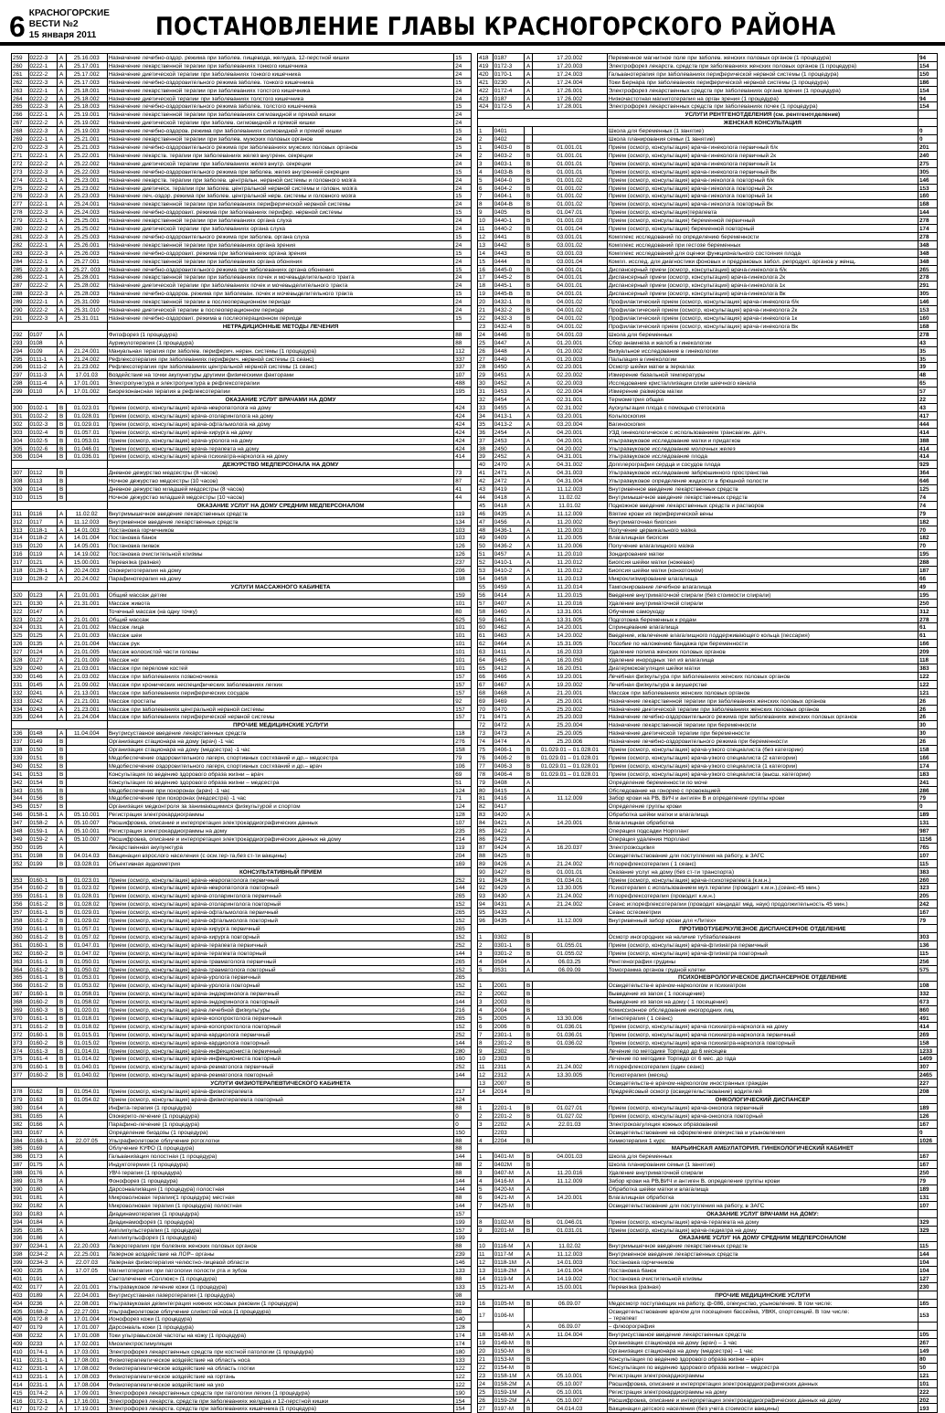6
КРАСНОГОРСКИЕ ВЕСТИ №2
15 января 2011
ПОСТАНОВЛЕНИЕ ГЛАВЫ КРАСНОГОРСКОГО РАЙОНА
| 259 | 0222-3 | A | 25.16.003 | Назначение лечебно-оздор. режима при заболев. пищевода, желудка, 12-перстной кишки | 15 |
| 260 | 0222-1 | A | 25.17.001 | Назначение лекарственной терапии при заболеваниях тонкого кишечника | 24 |
| 261 | 0222-2 | A | 25.17.002 | Назначение диетической терапии при заболеваниях тонкого кишечника | 24 |
| 262 | 0222-3 | A | 25.17.003 | Назначение лечебно-оздоровительного режима заболев. тонкого кишечника | 15 |
| 263 | 0222-1 | A | 25.18.001 | Назначение лекарственной терапии при заболеваниях толстого кишечника | 24 |
| 264 | 0222-2 | A | 25.18.002 | Назначение диетической терапии при заболеваниях толстого кишечника | 24 |
| 265 | 0222-3 | A | 25.18.003 | Назначение лечебно-оздоровительного режима заболев. толстого кишечника | 15 |
| 266 | 0222-1 | A | 25.19.001 | Назначение лекарственной терапии при заболеваниях сигмовидной и прямой кишки | 24 |
| 267 | 0222-2 | A | 25.19.002 | Назначение диетической терапии при заболев. сигмовидной и прямой кишки | 24 |
| 268 | 0222-3 | A | 25.19.003 | Назначение лечебно-оздоров. режима при заболеваниях сигмовидной и прямой кишки | 15 |
| 269 | 0222-1 | A | 25.21.001 | Назначение лекарственной терапии при заболев. мужских половых органов | 24 |
| 270 | 0222-3 | A | 25.21.003 | Назначение лечебно-оздоровительного режима при заболеваниях мужских половых органов | 15 |
| 271 | 0222-1 | A | 25.22.001 | Назначение лекарств. терапии при заболеваниях желез внутренн. секреции | 24 |
| 272 | 0222-2 | A | 25.22.002 | Назначение диетической терапии при заболеваниях желез внутр. секреции | 24 |
| 273 | 0222-3 | A | 25.22.003 | Назначение лечебно-оздоровительного режима при заболев. желез внутренней секреции | 15 |
| 274 | 0222-1 | A | 25.23.001 | Назначение лекарств. терапии при заболев. центральн. нервной системы и головного мозга | 24 |
| 275 | 0222-2 | A | 25.23.002 | Назначение диетическ. терапии при заболев. центральной нервной системы и головн. мозга | 24 |
| 276 | 0222-3 | A | 25.23.003 | Назначение леч.-оздор. режима при заболев. центральной нерв. системы и головного мозга | 15 |
| 277 | 0222-1 | A | 25.24.001 | Назначение лекарственной терапии при заболеваниях периферической нервной системы | 24 |
| 278 | 0222-3 | A | 25.24.003 | Назначение лечебно-оздоровит. режима при заболеваниях перифер. нервной системы | 15 |
| 279 | 0222-1 | A | 25.25.001 | Назначение лекарственной терапии при заболеваниях органа слуха | 24 |
| 280 | 0222-2 | A | 25.25.002 | Назначение диетической терапии при заболеваниях органа слуха | 24 |
| 281 | 0222-3 | A | 25.25.003 | Назначение лечебно-оздоровительного режима при заболев. органа слуха | 15 |
| 282 | 0222-1 | A | 25.26.001 | Назначение лекарственной терапии при заболеваниях органа зрения | 24 |
| 283 | 0222-3 | A | 25.26.003 | Назначение лечебно-оздоровит. режима при заболеваниях органа зрения | 15 |
| 284 | 0222-1 | A | 25.27.001 | Назначение лекарственной терапии при заболеваниях органа обоняния | 24 |
| 285 | 0222-3 | A | 25.27. 003 | Назначение лечебно-оздоровительного режима при заболеваниях органа обоняния | 15 |
| 286 | 0222-1 | A | 25.28.001 | Назначение лекарственной терапии при заболеваниях почек и мочевыделительного тракта | 24 |
| 287 | 0222-2 | A | 25.28.002 | Назначение диетической терапии при заболеваниях почек и мочевыделительного тракта | 24 |
| 288 | 0222-3 | A | 25.28.003 | Назначение лечебно-оздоров. режима при заболеван. почек и мочевыделительного тракта | 15 |
| 289 | 0222-1 | A | 25.31.009 | Назначение лекарственной терапии в послеоперационном периоде | 24 |
| 290 | 0222-2 | A | 25.31.010 | Назначение диетической терапии в послеоперационном периоде | 24 |
| 291 | 0222-3 | A | 25.31.011 | Назначение лечебно-оздоровит. режима в послеоперационном периоде | 15 |
| | | | | НЕТРАДИЦИОННЫЕ МЕТОДЫ ЛЕЧЕНИЯ | |
| 292 | 0107 | A | | Фитофорез (1 процедура) | 88 |
| 293 | 0108 | A | | Аурикулотерапия (1 процедура) | 88 |
| 294 | 0109 | A | 21.24.001 | Мануальная терапия при заболев. периферич. нервн. системы (1 процедура) | 112 |
| 295 | 0111-1 | A | 21.24.002 | Рефлексотерапия при заболеваниях периферич. нервной системы (1 сеанс) | 337 |
| 296 | 0111-2 | A | 21.23.002 | Рефлексотерапия при заболеваниях центральной нервной системы (1 сеанс) | 337 |
| 297 | 0111-3 | A | 17.01.03 | Воздействие на точки акупунктуры другими физическими факторами | 107 |
| 298 | 0111-4 | A | 17.01.001 | Электропунктура и электропунктура в рефлексотерапии | 488 |
| 299 | 0110 | A | 17.01.002 | Биорезонансная терапия в рефлексотерапии | 195 |
| | | | | ОКАЗАНИЕ УСЛУГ ВРАЧАМИ НА ДОМУ | |
| 300 | 0102-1 | B | 01.023.01 | Прием (осмотр, консультация) врача-невропатолога на дому | 424 |
| 301 | 0102-2 | B | 01.028.01 | Прием (осмотр, консультация) врача-отоларинголога на дому | 424 |
| 302 | 0102-3 | B | 01.029.01 | Прием (осмотр, консультация) врача-офтальмолога на дому | 424 |
| 303 | 0102-4 | B | 01.057.01 | Прием (осмотр, консультация) врача-хирурга на дому | 424 |
| 304 | 0102-5 | B | 01.053.01 | Прием (осмотр, консультация) врача-уролога на дому | 424 |
| 305 | 0102-6 | B | 01.046.01 | Прием (осмотр, консультация) врача-терапевта на дому | 424 |
| 306 | 0104 | B | 01.036.01 | Прием (осмотр, консультация) врача психиатра-нарколога на дому | 414 |
| | | | | ДЕЖУРСТВО МЕДПЕРСОНАЛА НА ДОМУ | |
| 307 | 0112 | B | | Дневное дежурство медсестры (8 часов) | 73 |
| 308 | 0113 | B | | Ночное дежурство медсестры (10 часов) | 87 |
| 309 | 0114 | B | | Дневное дежурство младшей медсестры (8 часов) | 41 |
| 310 | 0115 | B | | Ночное дежурство младшей медсестры (10 часов) | 44 |
| | | | | ОКАЗАНИЕ УСЛУГ НА ДОМУ СРЕДНИМ МЕДПЕРСОНАЛОМ | |
| 311 | 0116 | A | 11.02.02 | Внутримышечное введение лекарственных средств | 119 |
| 312 | 0117 | A | 11.12.003 | Внутривенное введение лекарственных средств | 134 |
| 313 | 0118-1 | A | 14.01.003 | Постановка горчичников | 103 |
| 314 | 0118-2 | A | 14.01.004 | Постановка банок | 103 |
| 315 | 0120 | A | 14.05.001 | Постановка пиявок | 126 |
| 316 | 0119 | A | 14.19.002 | Постановка очистительной клизмы | 126 |
| 317 | 0121 | A | 15.00.001 | Перевязка (разная) | 237 |
| 318 | 0128-1 | A | 20.24.003 | Озокеритотерапия на дому | 206 |
| 319 | 0128-2 | A | 20.24.002 | Парафинотерапия на дому | 198 |
| | | | | УСЛУГИ МАССАЖНОГО КАБИНЕТА | |
| 320 | 0123 | A | 21.01.001 | Общий массаж детям | 159 |
| 321 | 0130 | A | 21.31.001 | Массаж живота | 101 |
| 322 | 0147 | A | | Точечный массаж (на одну точку) | 80 |
| 323 | 0122 | A | 21.01.001 | Общий массаж | 625 |
| 324 | 0131 | A | 21.01.002 | Массаж лица | 101 |
| 325 | 0125 | A | 21.01.003 | Массаж шеи | 101 |
| 326 | 0135 | A | 21.01.004 | Массаж рук | 101 |
| 327 | 0124 | A | 21.01.005 | Массаж волосистой части головы | 101 |
| 328 | 0127 | A | 21.01.009 | Массаж ног | 101 |
| 329 | 0240 | A | 21.03.001 | Массаж при переломе костей | 101 |
| 330 | 0146 | A | 21.03.002 | Массаж при заболеваниях позвоночника | 157 |
| 331 | 0145 | A | 21.09.002 | Массаж при хронических неспецифических заболеваниях легких | 157 |
| 332 | 0241 | A | 21.13.001 | Массаж при заболеваниях периферических сосудов | 157 |
| 333 | 0242 | A | 21.21.001 | Массаж простаты | 92 |
| 334 | 0243 | A | 21.23.001 | Массаж при заболеваниях центральной нервной системы | 157 |
| 335 | 0244 | A | 21.24.004 | Массаж при заболеваниях периферической нервной системы | 157 |
| | | | | ПРОЧИЕ МЕДИЦИНСКИЕ УСЛУГИ | |
| 336 | 0148 | A | 11.04.004 | Внутрисуставное введение лекарственных средств | 118 |
| 337 | 0149 | B | | Организация стационара на дому (врач) -1 час | 276 |
| 338 | 0150 | B | | Организация стационара на дому (медсестра) -1 час | 158 |
| 339 | 0151 | B | | Медобеспечение оздоровительного лагеря, спортивных состязаний и др.– медсестра | 79 |
| 340 | 0152 | B | | Медобеспечение оздоровительного лагеря, спортивных состязаний и др.– врач | 106 |
| 341 | 0153 | B | | Консультация по ведению здорового образа жизни – врач | 69 |
| 342 | 0154 | B | | Консультация по ведению здорового образа жизни – медсестра | 51 |
| 343 | 0155 | B | | Медобеспечение при похоронах (врач) -1 час | 124 |
| 344 | 0156 | B | | Медобеспечение при похоронах (медсестра) -1 час | 71 |
| 345 | 0157 | B | | Организация медконтроля за занимающимися физкультурой и спортом | 124 |
| 346 | 0158-1 | A | 05.10.001 | Регистрация электрокардиограммы | 128 |
| 347 | 0158-2 | A | 05.10.007 | Расшифровка, описание и интерпретация электрокардиографических данных | 107 |
| 348 | 0159-1 | A | 05.10.001 | Регистрация электрокардиограммы на дому | 235 |
| 349 | 0159-2 | A | 05.10.007 | Расшифровка, описание и интерпретация электрокардиографических данных на дому | 214 |
| 350 | 0195 | A | | Лекарственная акупунктура | 119 |
| 351 | 0198 | B | 04.014.03 | Вакцинация взрослого населения (с осм.тер-та,без ст-ти вакцины) | 204 |
| 352 | 0199 | B | 03.028.01 | Объективная аудиометрия | 169 |
| | | | | КОНСУЛЬТАТИВНЫЙ ПРИЕМ | |
| 353 | 0160-1 | B | 01.023.01 | Прием (осмотр, консультация) врача-невропатолога первичный | 252 |
| 354 | 0160-2 | B | 01.023.02 | Прием (осмотр, консультация) врача-невропатолога повторный | 144 |
| 355 | 0161-1 | B | 01.028.01 | Прием (осмотр, консультация) врача-отоларинголога первичный | 265 |
| 356 | 0161-2 | B | 01.028.02 | Прием (осмотр, консультация) врача-отоларинголога повторный | 152 |
| 357 | 0161-1 | B | 01.029.01 | Прием (осмотр, консультация) врача-офтальмолога первичный | 265 |
| 358 | 0161-2 | B | 01.029.02 | Прием (осмотр, консультация) врача-офтальмолога повторный | 152 |
| 359 | 0161-1 | B | 01.057.01 | Прием (осмотр, консультация) врача-хирурга первичный | 265 |
| 360 | 0161-2 | B | 01.057.02 | Прием (осмотр, консультация) врача-хирурга повторный | 152 |
| 361 | 0160-1 | B | 01.047.01 | Прием (осмотр, консультация) врача-терапевта первичный | 252 |
| 362 | 0160-2 | B | 01.047.02 | Прием (осмотр, консультация) врача-терапевта повторный | 144 |
| 363 | 0161-1 | B | 01.050.01 | Прием (осмотр, консультация) врача-травматолога первичный | 265 |
| 364 | 0161-2 | B | 01.050.02 | Прием (осмотр, консультация) врача-травматолога повторный | 152 |
| 365 | 0161-1 | B | 01.053.01 | Прием (осмотр, консультация) врача-уролога первичный | 265 |
| 366 | 0161-2 | B | 01.053.02 | Прием (осмотр, консультация) врача-уролога повторный | 152 |
| 367 | 0160-1 | B | 01.058.01 | Прием (осмотр, консультация) врача-эндокринолога первичный | 252 |
| 368 | 0160-2 | B | 01.058.02 | Прием (осмотр, консультация) врача-эндокринолога повторный | 144 |
| 369 | 0160-3 | B | 01.020.01 | Прием (осмотр, консультация) врача лечебной физкультуры | 216 |
| 370 | 0161-1 | B | 01.018.01 | Прием (осмотр, консультация) врача-колопроктолога первичный | 265 |
| 371 | 0161-2 | B | 01.018.02 | Прием (осмотр, консультация) врача-колопроктолога повторный | 152 |
| 372 | 0160-1 | B | 01.015.01 | Прием (осмотр, консультация) врача-кардиолога первичный | 252 |
| 373 | 0160-2 | B | 01.015.02 | Прием (осмотр, консультация) врача-кардиолога повторный | 144 |
| 374 | 0161-3 | B | 01.014.01 | Прием (осмотр, консультация) врача-инфекциониста первичный | 280 |
| 375 | 0161-4 | B | 01.014.02 | Прием (осмотр, консультация) врача-инфекциониста повторный | 160 |
| 376 | 0160-1 | B | 01.040.01 | Прием (осмотр, консультация) врача-ревматолога первичный | 252 |
| 377 | 0160-2 | B | 01.040.02 | Прием (осмотр, консультация) врача-ревматолога повторный | 144 |
| | | | | УСЛУГИ ФИЗИОТЕРАПЕВТИЧЕСКОГО КАБИНЕТА | |
| 378 | 0162 | B | 01.054.01 | Прием (осмотр, консультация) врача-физиотерапевта | 217 |
| 379 | 0163 | B | 01.054.02 | Прием (осмотр, консультация) врача-физиотерапевта повторный | 124 |
| 380 | 0164 | A | | Инфита-терапия (1 процедура) | 88 |
| 381 | 0165 | A | | Озокерито-лечение (1 процедура) | 0 |
| 382 | 0166 | A | | Парафино-лечение (1 процедура) | 0 |
| 383 | 0167 | A | | Определение биодозы (1 процедура) | 150 |
| 384 | 0168-1 | A | 22.07.05 | Ультрафиолетовое облучение ротоглотки | 88 |
| 385 | 0169 | A | | Облучение КУФО (1 процедура) | 88 |
| 386 | 0173 | A | | Гальванизация полостная (1 процедура) | 144 |
| 387 | 0175 | A | | Индуктотермия (1 процедура) | 88 |
| 388 | 0176 | A | | УВЧ-терапия (1 процедура) | 88 |
| 389 | 0178 | A | | Фонофорез (1 процедура) | 144 |
| 390 | 0180 | A | | Дарсонвализация (1 процедура) полостная | 144 |
| 391 | 0181 | A | | Микроволновая терапия(1 процедура) местная | 88 |
| 392 | 0182 | A | | Микроволновая терапия (1 процедура) полостная | 144 |
| 393 | 0183 | A | | Диадинамотерапия (1 процедура) | 157 |
| 394 | 0184 | A | | Диадинамофорез (1 процедура) | 199 |
| 395 | 0185 | A | | Амплипульстерапия (1 процедура) | 157 |
| 396 | 0186 | A | | Амплипульсфорез (1 процедура) | 199 |
| 397 | 0234-1 | A | 22.20.003 | Лазеротерапия при болезнях женских половых органов | 88 |
| 398 | 0234-2 | A | 22.25.001 | Лазерное воздействие на ЛОР– органы | 239 |
| 399 | 0234-3 | A | 22.07.03 | Лазерная физиотерапия челюстно-лицевой области | 146 |
| 400 | 0235 | A | 17.07.05 | Магнитотерапия при патологии полости рта и зубов | 133 |
| 401 | 0191 | A | | Светолечение «Соллюкс» (1 процедура) | 88 |
| 402 | 0177 | A | 22.01.001 | Ультразвуковое лечение кожи (1 процедура) | 133 |
| 403 | 0189 | A | 22.04.001 | Внутрисуставная лазеротерапия (1 процедура) | 98 |
| 404 | 0236 | A | 22.08.001 | Ультразвуковая дезинтеграция нижних носовых раковин (1 процедура) | 319 |
| 405 | 0168-2 | A | 22.27.001 | Ультрафиолетовое облучение слизистой носа (1 процедура) | 80 |
| 406 | 0172-8 | A | 17.01.004 | Ионофорез кожи (1 процедура) | 140 |
| 407 | 0179 | A | 17.01.007 | Дарсонваль кожи (1 процедура) | 128 |
| 408 | 0232 | A | 17.01.008 | Токи ультравысокой частоты на кожу (1 процедура) | 174 |
| 409 | 0233 | A | 17.02.001 | Миоэлектростимуляция | 174 |
| 410 | 0174-1 | A | 17.03.001 | Электрофорез лекарственных средств при костной патологии (1 процедура) | 180 |
| 411 | 0231-1 | A | 17.08.001 | Физиотерапевтическое воздействие на область носа | 133 |
| 412 | 0231-1 | A | 17.08.002 | Физиотерапевтическое воздействие на область глотки | 122 |
| 413 | 0231-1 | A | 17.08.003 | Физиотерапевтическое воздействие на гортань | 122 |
| 414 | 0231-1 | A | 17.08.004 | Физиотерапевтическое воздействие на ухо | 122 |
| 415 | 0174-2 | A | 17.09.001 | Электрофорез лекарственных средств при патологии легких (1 процедура) | 190 |
| 416 | 0172-1 | A | 17.16.001 | Электрофорез лекарств. средств при заболеваниях желудка и 12-перстной кишки | 154 |
| 417 | 0172-2 | A | 17.19.001 | Электрофорез лекарств. средств при заболеваниях кишечника (1 процедура) | 154 |
| 418 | 0187 | A | 17.20.002 | Переменное магнитное поле при заболев. женских половых органов (1 процедура) | 94 |
| 419 | 0172-3 | A | 17.20.003 | Электрофорез лекарств. средств при заболеваниях женских половых органов (1 процедура) | 154 |
| 420 | 0170-1 | A | 17.24.003 | Гальванотерапия при заболеваниях периферической нервной системы (1 процедура) | 150 |
| 421 | 0230 | A | 17.24.004 | Токи Бернара при заболеваниях периферической нервной системы (1 процедура) | 186 |
| 422 | 0172-4 | A | 17.26.001 | Электрофорез лекарственных средств при заболеваниях органа зрения (1 процедура) | 154 |
| 423 | 0187 | A | 17.26.002 | Низкочастотная магнитотерапия на орган зрения (1 процедура) | 94 |
| 424 | 0172-5 | A | 17.28.001 | Электрофорез лекарственных средств при заболеваниях почек (1 процедура) | 154 |
| | | | | УСЛУГИ РЕНТГЕНОТДЕЛЕНИЯ (см. рентгенотделение) | |
| | | | | ЖЕНСКАЯ КОНСУЛЬТАЦИЯ | |
| 1 | 0401 | | | Школа для беременных (1 занятие) | 0 |
| 2 | 0402 | | | Школа планирования семьи (1 занятие) | 0 |
| 1 | 0403-0 | B | 01.001.01 | Прием (осмотр, консультация) врача-гинеколога первичный б/к | 201 |
| 2 | 0403-2 | B | 01.001.01 | Прием (осмотр, консультация) врача-гинеколога первичный 2к | 240 |
| 3 | 0403-1 | B | 01.001.01 | Прием (осмотр, консультация) врача-гинеколога первичный 1к | 275 |
| 4 | 0403-В | B | 01.001.01 | Прием (осмотр, консультация) врача-гинеколога первичный Вк | 305 |
| 5 | 0404-0 | B | 01.001.02 | Прием (осмотр, консультация) врача-гиеколога повторный б/к | 146 |
| 6 | 0404-2 | B | 01.001.02 | Прием (осмотр, консультация) врача-гиеколога повторный 2к | 153 |
| 7 | 0404-1 | B | 01.001.02 | Прием (осмотр, консультация) врача-гиеколога повторный 1к | 160 |
| 8 | 0404-В | B | 01.001.02 | Прием (осмотр, консультация) врача-гиеколога повторный Вк | 168 |
| 9 | 0405 | B | 01.047.01 | Прием (осмотр, консультация)терапевта | 144 |
| 10 | 0440-1 | B | 01.001.03 | Прием (осмотр, консультация) беременной первичный | 278 |
| 11 | 0440-2 | B | 01.001.04 | Прием (осмотр, консультация) беременной повторный | 174 |
| 12 | 0441 | B | 03.001.01 | Комплекс исследований по определению беременности | 278 |
| 13 | 0442 | B | 03.001.02 | Комплекс исследований при гестозе беременных | 348 |
| 14 | 0443 | B | 03.001.03 | Комплекс исследований для оценки функционального состояния плода | 348 |
| 15 | 0444 | B | 03.001.04 | Компл. исслед. для диагностики фоновых и предраковых забол. репродукт. органов у женщ. | 348 |
| 16 | 0445-0 | B | 04.001.01 | Диспансерный прием (осмотр, консультация) врача-гинеколога б/к | 265 |
| 17 | 0445-2 | B | 04.001.01 | Диспансерный прием (осмотр, консультация) врача-гинеколога 2к | 278 |
| 18 | 0445-1 | B | 04.001.01 | Диспансерный прием (осмотр, консультация) врача-гинеколога 1к | 291 |
| 19 | 0445-В | B | 04.001.01 | Диспансерный прием (осмотр, консультация) врача-гинеколога Вк | 305 |
| 20 | 0432-1 | B | 04.001.02 | Профилактический прием (осмотр, консультация) врача-гинеколога б/к | 146 |
| 21 | 0432-2 | B | 04.001.02 | Профилактический прием (осмотр, консультация) врача-гинеколога 2к | 153 |
| 22 | 0432-3 | B | 04.001.02 | Профилактический прием (осмотр, консультация) врача-гинеколога 1к | 160 |
| 23 | 0432-4 | B | 04.001.02 | Профилактический прием (осмотр, консультация) врача-гинеколога Вк | 168 |
| 24 | 0446 | B | 04.001.03 | Школа для беременных | 278 |
| 25 | 0447 | A | 01.20.001 | Сбор анамнеза и жалоб в гинекологии | 43 |
| 26 | 0448 | A | 01.20.002 | Визуальное исследование в гинекологии | 35 |
| 27 | 0449 | A | 01.20.003 | Пальпация в гинекологии | 35 |
| 28 | 0450 | A | 02.20.001 | Осмотр шейки матки в зеркалах | 39 |
| 29 | 0451 | A | 02.20.002 | Измерение базальной температуры | 48 |
| 30 | 0452 | A | 02.20.003 | Исследование кристаллизации слизи шеечного канала | 65 |
| 31 | 0453 | A | 02.20.004 | Измерение размеров матки | 57 |
| 32 | 0454 | A | 02.31.001 | Термометрия общая | 22 |
| 33 | 0455 | A | 02.31.002 | Аускультация плода с помощью стетоскопа | 43 |
| 34 | 0413-1 | A | 03.20.001 | Кольпоскопия | 417 |
| 35 | 0413-2 | A | 03.20.004 | Вагиноскопия | 444 |
| 36 | 2454 | A | 04.20.001 | УЗД гинекологическое с использованием трансвагин. датч. | 414 |
| 37 | 2453 | A | 04.20.001 | Ультразвуковое исследование матки и придатков | 388 |
| 38 | 2450 | A | 04.20.002 | Ультразвуковое исследование молочных желез | 414 |
| 39 | 2452 | A | 04.31.001 | Ультразвуковое исследование плода | 414 |
| 40 | 2470 | A | 04.31.002 | Допплерография сердца и сосудов плода | 929 |
| 41 | 2471 | A | 04.31.003 | Ультразвуковое исследование забрюшинного пространства | 364 |
| 42 | 2472 | A | 04.31.004 | Ультразвуковое определение жидкости в брюшной полости | 646 |
| 43 | 0419 | A | 11.12.003 | Внутривенное введение лекарственных средств | 125 |
| 44 | 0418 | A | 11.02.02 | Внутримышечное введение лекарственных средств | 74 |
| 45 | 0418 | A | 11.01.02 | Подкожное введение лекарственных средств и растворов | 74 |
| 46 | 0435 | A | 11.12.009 | Взятие крови из периферической вены | 79 |
| 47 | 0456 | A | 11.20.002 | Внутриматочная биопсия | 182 |
| 48 | 0436-1 | A | 11.20.003 | Получение цервикального мазка | 70 |
| 49 | 0409 | A | 11.20.005 | Влагалищная биопсия | 182 |
| 50 | 0436-2 | A | 11.20.006 | Получение влагалищного мазка | 70 |
| 51 | 0457 | A | 11.20.010 | Зондирование матки | 195 |
| 52 | 0410-1 | A | 11.20.012 | Биопсия шейки матки (ножевая) | 288 |
| 53 | 0410-2 | A | 11.20.012 | Биопсия шейки матки (конхотомом) | 187 |
| 54 | 0458 | A | 11.20.013 | Микроклизмирование влагалища | 66 |
| 55 | 0459 | A | 11.20.014 | Тампонирование лечебное влагалища | 49 |
| 56 | 0414 | A | 11.20.015 | Введение внутриматочной спирали (без стоимости спирали) | 195 |
| 57 | 0407 | A | 11.20.016 | Удаление внутриматочной спирали | 250 |
| 58 | 0460 | A | 13.31.001 | Обучение самоуходу | 312 |
| 59 | 0461 | A | 13.31.005 | Подготовка беременных к родам | 278 |
| 60 | 0462 | A | 14.20.001 | Спринцевание влагалища | 61 |
| 61 | 0463 | A | 14.20.002 | Введение, извлечение влагалищного поддерживающего кольца (пессария) | 61 |
| 62 | 0464 | A | 15.31.005 | Пособие по наложению бандажа при беременности | 166 |
| 63 | 0411 | A | 16.20.033 | Удаление полипа женских половых органов | 209 |
| 64 | 0465 | A | 16.20.050 | Удаление инородных тел из влагалища | 118 |
| 65 | 0412 | A | 16.20.051 | Диатермокоагуляция шейки матки | 383 |
| 66 | 0466 | A | 19.20.001 | Лечебная физкультура при заболеваниях женских половых органов | 122 |
| 67 | 0467 | A | 19.20.002 | Лечебная физкультура в акушерстве | 122 |
| 68 | 0468 | A | 21.20.001 | Массаж при заболеваниях женских половых органов | 121 |
| 69 | 0469 | A | 25.20.001 | Назначение лекарственной терапии при заболеваниях женских половых органов | 26 |
| 70 | 0470 | A | 25.20.002 | Назначение диетической терапии при заболеваниях женских половых органов | 26 |
| 71 | 0471 | A | 25.20.003 | Назначение лечебно-оздоровительного режима при заболеваниях женских половых органов | 26 |
| 72 | 0472 | A | 25.20.004 | Назначение лекарственной терапии при беременности | 30 |
| 73 | 0473 | A | 25.20.005 | Назначение диетической терапии при беременности | 30 |
| 74 | 0474 | A | 25.20.006 | Назначение лечебно-оздоровительного режима при беременности | 26 |
| 75 | 0406-1 | B | 01.029.01 – 01.028.01 | Прием (осмотр, консультация) врача-узкого специалиста (без категории) | 158 |
| 76 | 0406-2 | B | 01.029.01 – 01.028.01 | Прием (осмотр, консультация) врача-узкого специалиста (2 категории) | 166 |
| 77 | 0406-3 | B | 01.029.01 – 01.028.01 | Прием (осмотр, консультация) врача-узкого специалиста (1 категории) | 174 |
| 78 | 0406-4 | B | 01.029.01 – 01.028.01 | Прием (осмотр, консультация) врача-узкого специалиста (высш. категории) | 183 |
| 79 | 0408 | A | | Определение беременности по моче | 241 |
| 80 | 0415 | A | | Обследование на гонорею с провокацией | 286 |
| 81 | 0416 | A | 11.12.009 | Забор крови на РВ, ВИЧ и антиген В и определение группы крови | 79 |
| 82 | 0417 | | | Определение группы крови | 0 |
| 83 | 0420 | A | | Обработка шейки матки и влагалища | 189 |
| 84 | 0421 | A | 14.20.001 | Влагалищная обработка | 131 |
| 85 | 0422 | A | | Операция подсадки Норплант | 987 |
| 86 | 0423 | A | | Операция удаления Норплант | 1156 |
| 87 | 0424 | A | 16.20.037 | Электроэксцизия | 765 |
| 88 | 0425 | B | | Освидетельствование для поступления на работу, в ЗАГС | 107 |
| 89 | 0426 | A | 21.24.002 | Иглорефлексотерапия ( 1 сеанс) | 115 |
| 90 | 0427 | B | 01.001.01 | Оказание услуг на дому (без ст-ти транспорта) | 383 |
| 91 | 0428 | B | 01.034.01 | Прием (осмотр, консультация) врача-психотерапевта (к.м.н.) | 260 |
| 92 | 0429 | A | 13.30.005 | Психотерапия с использованием муз.терапии (проводит к.м.н.),(сеанс-45 мин.) | 323 |
| 93 | 0430 | A | 21.24.002 | Иглорефлексотерапия (проводит к.м.н.) | 205 |
| 94 | 0431 | A | 21.24.002 | Сеанс иглорефлексотерапии (проводит кандидат мед. наук) продолжительность 45 мин.) | 242 |
| 95 | 0433 | A | | Сеанс остеометрии | 167 |
| 96 | 0435 | A | 11.12.009 | Внутривенный забор крови для «Литех» | 79 |
| | | | | ПРОТИВОТУБЕРКУЛЕЗНОЕ ДИСПАНСЕРНОЕ ОТДЕЛЕНИЕ | |
| 1 | 0302 | B | | Осмотр иногородних на наличие тубзаболевания | 303 |
| 2 | 0301-1 | B | 01.055.01 | Прием (осмотр, консультация) врача-фтизиатра первичный | 136 |
| 3 | 0301-2 | B | 01.055.02 | Прием (осмотр, консультация) врача-фтизиатра повторный | 115 |
| 4 | 0504 | A | 06.03.25 | Рентгенография грудины | 256 |
| 5 | 0531 | A | 06.09.09 | Томограмма органов грудной клетки | 575 |
| | | | | ПСИХОНЕВРОЛОГИЧЕСКОЕ ДИСПАНСЕРНОЕ ОТДЕЛЕНИЕ | |
| 1 | 2001 | B | | Освидетельств-е врачом-наркологом и психиатром | 108 |
| 2 | 2002 | B | | Выведение из запоя ( 1 посещение) | 332 |
| 3 | 2003 | B | | Выведение из запоя на дому ( 1 посещение) | 673 |
| 4 | 2004 | B | | Комиссионное обследование иногородних лиц | 860 |
| 5 | 2005 | A | 13.30.006 | Гипнотерапия ( 1 сеанс) | 491 |
| 6 | 2006 | B | 01.036.01 | Прием (осмотр, консультация) врача психиатра-нарколога на дому | 414 |
| 7 | 2301-1 | B | 01.036.01 | Прием (осмотр, консультация) врача психиатра-нарколога первичный | 269 |
| 8 | 2301-2 | B | 01.036.02 | Прием (осмотр, консультация) врача психиатра-нарколога повторный | 158 |
| 9 | 2302 | B | | Лечение по методике Торпедо до 6 месяцев | 1233 |
| 10 | 2303 | B | | Лечение по методике Торпедо от 6 мес. до года | 1409 |
| 11 | 2311 | A | 21.24.002 | Иглорефлексотерапия (один сеанс) | 307 |
| 12 | 2312 | A | 13.30.005 | Психотерапия (месяц) | 2465 |
| 13 | 2007 | B | | Освидетельств-е врачом-наркологом иностранных граждан | 227 |
| 14 | 2014 | B | | Предрейсовый осмотр (освидетельствование) водителей | 208 |
| | | | | ОНКОЛОГИЧЕСКИЙ ДИСПАНСЕР | |
| 1 | 2201-1 | B | 01.027.01 | Прием (осмотр, консультация) врача-онколога первичный | 189 |
| 2 | 2201-2 | B | 01.027.02 | Прием (осмотр, консультация) врача-онколога повторный | 126 |
| 3 | 2202 | A | 22.01.03 | Электрокоагуляция кожных образований | 167 |
| | 2203 | | | Освидетельствование на оформление опекунства и усыновления | 0 |
| 4 | 2204 | B | | Химиотерапия 1 курс | 1026 |
| | | | | МАРЬИНСКАЯ АМБУЛАТОРИЯ. ГИНЕКОЛОГИЧЕСКИЙ КАБИНЕТ | |
| 1 | 0401-М | B | 04.001.03 | Школа для беременных | 167 |
| 2 | 0402М | B | | Школа планирования семьи (1 занятие) | 167 |
| 3 | 0407-М | A | 11.20.016 | Удаление внутриматочной спирали | 250 |
| 4 | 0416-М | A | 11.12.009 | Забор крови на РВ,ВИЧ и антиген В, определение группы крови | 79 |
| 5 | 0420-М | A | | Обработка шейки матки и влагалища | 189 |
| 6 | 0421-М | A | 14.20.001 | Влагалищная обработка | 131 |
| 7 | 0425-М | B | | Освидетельствование для поступления на работу, в ЗАГС | 107 |
| | | | | ОКАЗАНИЕ УСЛУГ ВРАЧАМИ НА ДОМУ: | |
| 8 | 0102-М | B | 01.046.01 | Прием (осмотр, консультация) врача-терапевта на дому | 329 |
| 9 | 0201-М | B | 01.031.01 | Прием (осмотр, консультация) врача-педиатра на дому | 329 |
| | | | | ОКАЗАНИЕ УСЛУГ НА ДОМУ СРЕДНИМ МЕДПЕРСОНАЛОМ | |
| 10 | 0116-М | A | 11.02.02 | Внутримышечное введение лекарственных средств | 115 |
| 11 | 0117-М | A | 11.12.003 | Внутривенное введение лекарственных средств | 144 |
| 12 | 0118-1М | A | 14.01.003 | Постановка горчичников | 104 |
| 13 | 0118-2М | A | 14.01.004 | Постановка банок | 104 |
| 14 | 0119-М | A | 14.19.002 | Постановка очистительной клизмы | 127 |
| 15 | 0121-М | A | 15.00.001 | Перевязка (разная) | 230 |
| | | | | ПРОЧИЕ МЕДИЦИНСКИЕ УСЛУГИ | |
| 16 | 0105-М | B | 06.09.07 | Медосмотр поступающих на работу, ф-086, опекунство, усыновление. В том числе: | 165 |
| 17 | 0106-М | | | Освидетельствование врачом для посещения бассейна, УВКК, спортсекций. В том числе: – терапевт | 153 |
| | | A | 06.09.07 | – флюорография | |
| 18 | 0148-М | A | 11.04.004 | Внутрисуставное введение лекарственных средств | 105 |
| 19 | 0149-М | B | | Организация стационара на дому (врач) – 1 час | 267 |
| 20 | 0150-М | B | | Организация стационара на дому (медсестра) – 1 час | 149 |
| 21 | 0153-М | B | | Консультация по ведению здорового образа жизни – врач | 80 |
| 22 | 0154-М | B | | Консультация по ведению здорового образа жизни – медсестра | 50 |
| 23 | 0158-1М | A | 05.10.001 | Регистрация электрокардиограммы | 121 |
| 24 | 0158-2М | A | 05.10.007 | Расшифровка, описание и интерпретация электрокардиографических данных | 101 |
| 25 | 0159-1М | A | 05.10.001 | Регистрация электрокардиограммы на дому | 222 |
| 26 | 0159-2М | A | 05.10.007 | Расшифровка, описание и интерпретация электрокардиографических данных на дому | 202 |
| 27 | 0197-М | B | 04.014.03 | Вакцинация детского населения (без учета стоимости вакцины) | 193 |